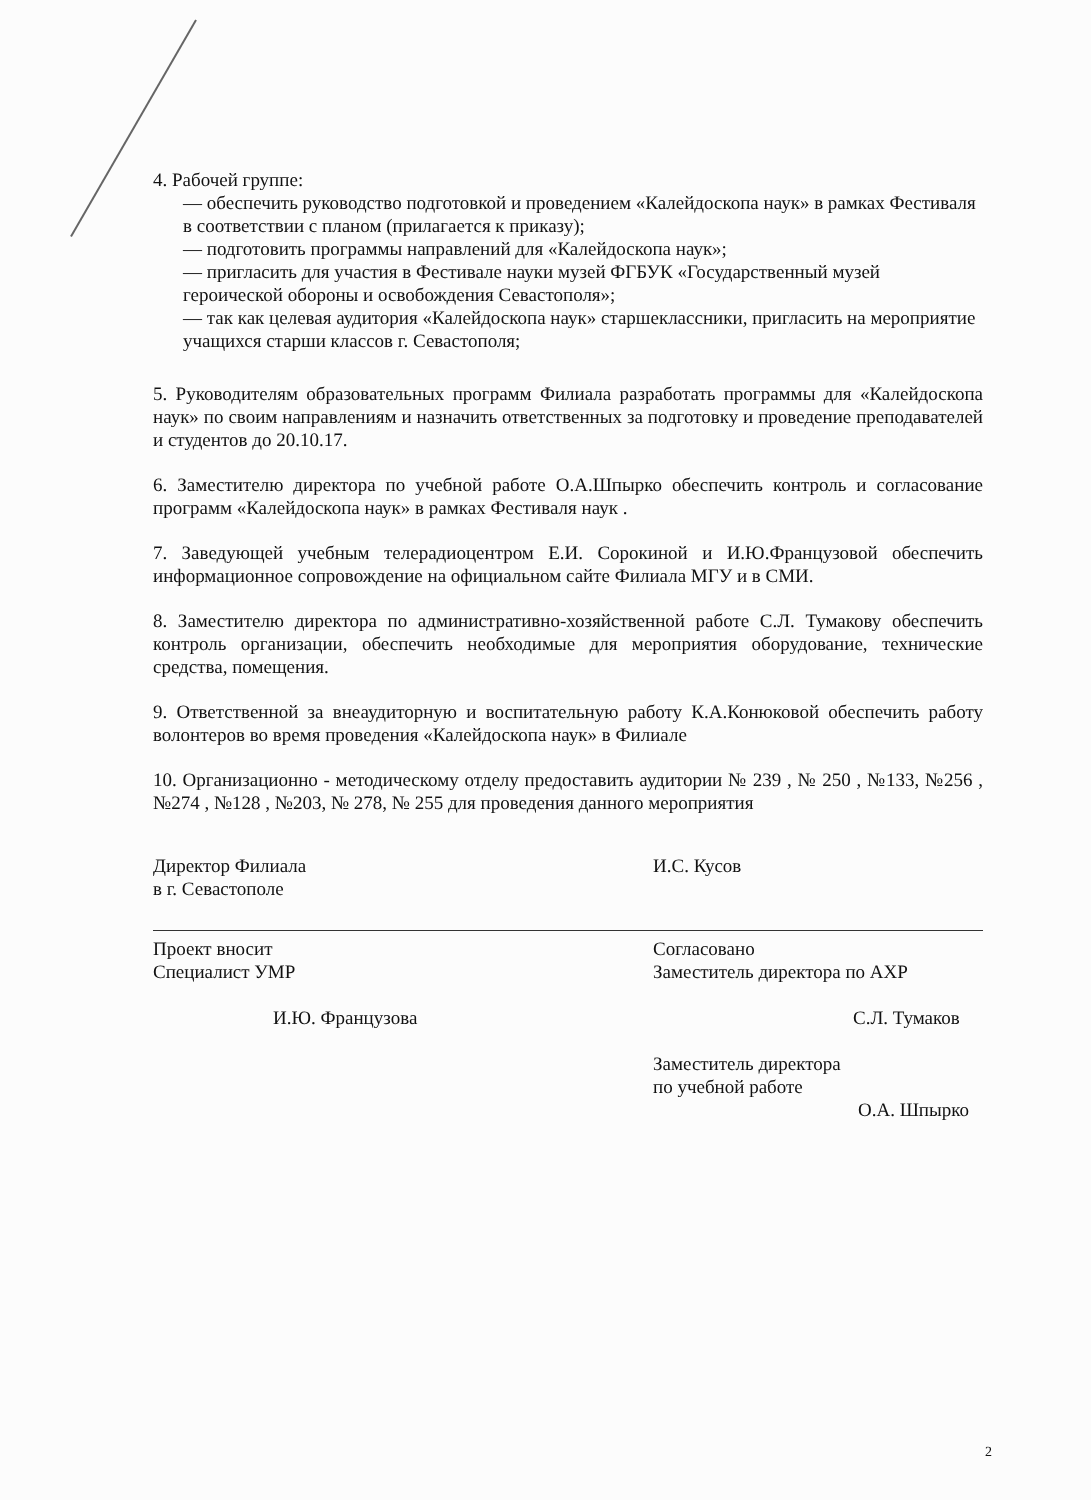4. Рабочей группе:
— обеспечить руководство подготовкой и проведением «Калейдоскопа наук» в рамках Фестиваля в соответствии с планом (прилагается к приказу);
— подготовить программы направлений для «Калейдоскопа наук»;
— пригласить для участия в Фестивале науки музей ФГБУК «Государственный музей героической обороны и освобождения Севастополя»;
— так как целевая аудитория «Калейдоскопа наук» старшеклассники, пригласить на мероприятие учащихся старши классов г. Севастополя;
5. Руководителям образовательных программ Филиала разработать программы для «Калейдоскопа наук» по своим направлениям и назначить ответственных за подготовку и проведение преподавателей и студентов до 20.10.17.
6. Заместителю директора по учебной работе О.А.Шпырко обеспечить контроль и согласование программ «Калейдоскопа наук» в рамках Фестиваля наук .
7. Заведующей учебным телерадиоцентром Е.И. Сорокиной и И.Ю.Французовой обеспечить информационное сопровождение на официальном сайте Филиала МГУ и в СМИ.
8. Заместителю директора по административно-хозяйственной работе С.Л. Тумакову обеспечить контроль организации, обеспечить необходимые для мероприятия оборудование, технические средства, помещения.
9. Ответственной за внеаудиторную и воспитательную работу К.А.Конюковой обеспечить работу волонтеров во время проведения «Калейдоскопа наук» в Филиале
10. Организационно - методическому отделу предоставить аудитории № 239 , № 250 , №133, №256 , №274 , №128 , №203, № 278, № 255 для проведения данного мероприятия
Директор Филиала
в г. Севастополе
И.С. Кусов
Проект вносит
Специалист УМР
И.Ю. Французова
Согласовано
Заместитель директора по АХР
С.Л. Тумаков
Заместитель директора
по учебной работе
О.А. Шпырко
2